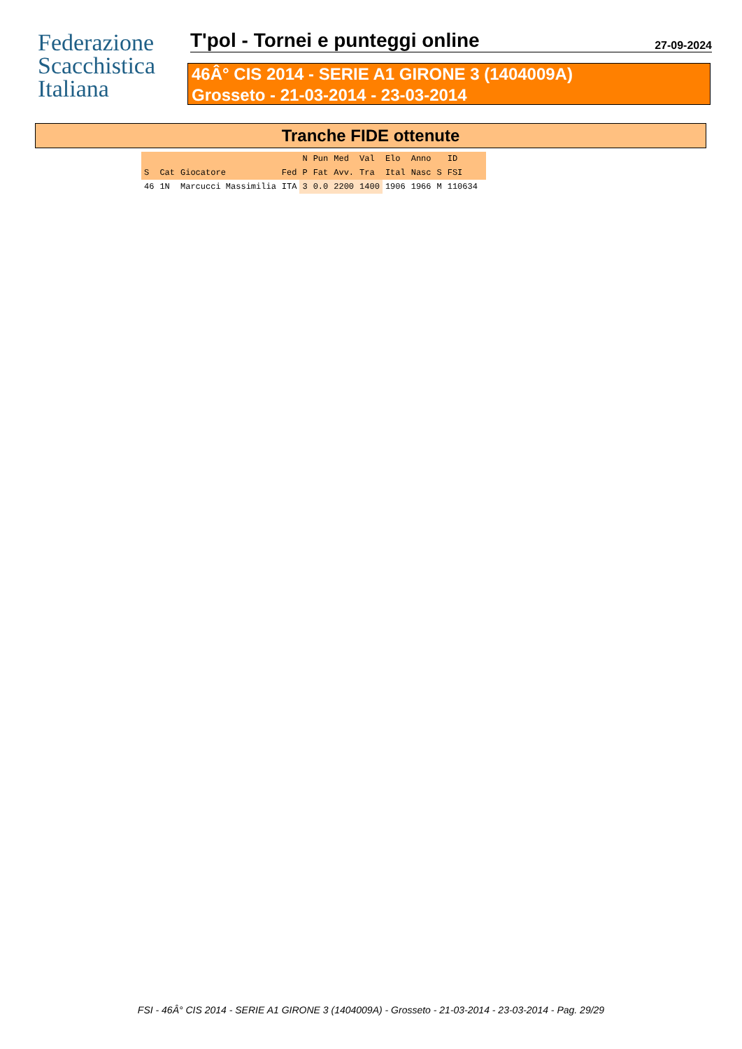Federazione
Scacchistica
Italiana
T'pol - Tornei e punteggi online
27-09-2024
46Â° CIS 2014 - SERIE A1 GIRONE 3 (1404009A)
Grosseto - 21-03-2014 - 23-03-2014
Tranche FIDE ottenute
| | | | | N | Pun | Med | Val | Elo | Anno | | ID | |
| --- | --- | --- | --- | --- | --- | --- | --- | --- | --- | --- | --- | --- |
| S | Cat | Giocatore | Fed | P | Fat | Avv. | Tra | Ital | Nasc | S | FSI | |
| 46 | 1N | Marcucci Massimilia | ITA | 3 | 0.0 | 2200 | 1400 | 1906 | 1966 | M | 110634 | |
FSI - 46Â° CIS 2014 - SERIE A1 GIRONE 3 (1404009A) - Grosseto - 21-03-2014 - 23-03-2014 - Pag. 29/29